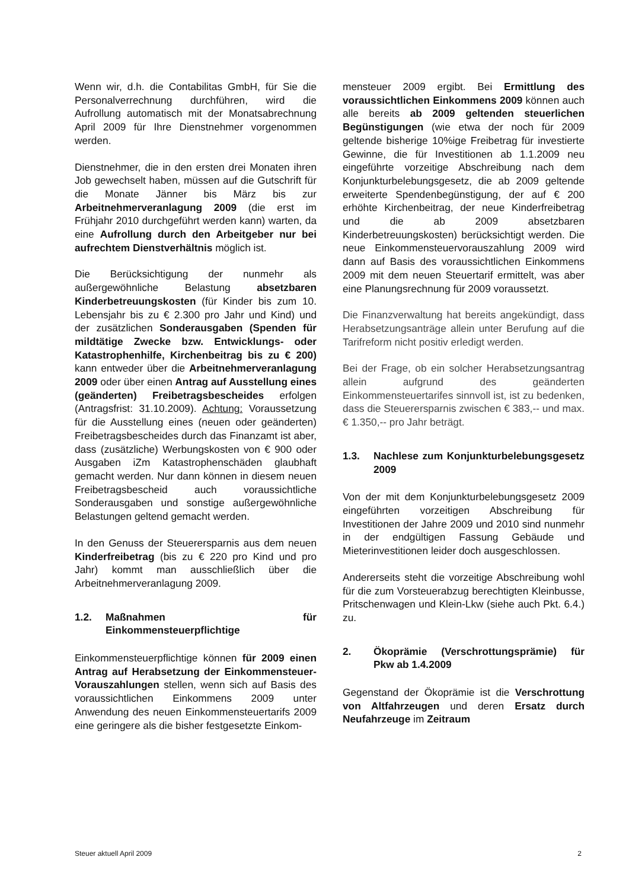Wenn wir, d.h. die Contabilitas GmbH, für Sie die Personalverrechnung durchführen, wird die Aufrollung automatisch mit der Monatsabrechnung April 2009 für Ihre Dienstnehmer vorgenommen werden.
Dienstnehmer, die in den ersten drei Monaten ihren Job gewechselt haben, müssen auf die Gutschrift für die Monate Jänner bis März bis zur Arbeitnehmerveranlagung 2009 (die erst im Frühjahr 2010 durchgeführt werden kann) warten, da eine Aufrollung durch den Arbeitgeber nur bei aufrechtem Dienstverhältnis möglich ist.
Die Berücksichtigung der nunmehr als außergewöhnliche Belastung absetzbaren Kinderbetreuungskosten (für Kinder bis zum 10. Lebensjahr bis zu € 2.300 pro Jahr und Kind) und der zusätzlichen Sonderausgaben (Spenden für mildtätige Zwecke bzw. Entwicklungs- oder Katastrophenhilfe, Kirchenbeitrag bis zu € 200) kann entweder über die Arbeitnehmerveranlagung 2009 oder über einen Antrag auf Ausstellung eines (geänderten) Freibetragsbescheides erfolgen (Antragsfrist: 31.10.2009). Achtung: Voraussetzung für die Ausstellung eines (neuen oder geänderten) Freibetragsbescheides durch das Finanzamt ist aber, dass (zusätzliche) Werbungskosten von € 900 oder Ausgaben iZm Katastrophenschäden glaubhaft gemacht werden. Nur dann können in diesem neuen Freibetragsbescheid auch voraussichtliche Sonderausgaben und sonstige außergewöhnliche Belastungen geltend gemacht werden.
In den Genuss der Steuerersparnis aus dem neuen Kinderfreibetrag (bis zu € 220 pro Kind und pro Jahr) kommt man ausschließlich über die Arbeitnehmerveranlagung 2009.
1.2. Maßnahmen für Einkommensteuerpflichtige
Einkommensteuerpflichtige können für 2009 einen Antrag auf Herabsetzung der Einkommensteuer-Vorauszahlungen stellen, wenn sich auf Basis des voraussichtlichen Einkommens 2009 unter Anwendung des neuen Einkommensteuertarifs 2009 eine geringere als die bisher festgesetzte Einkom-
mensteuer 2009 ergibt. Bei Ermittlung des voraussichtlichen Einkommens 2009 können auch alle bereits ab 2009 geltenden steuerlichen Begünstigungen (wie etwa der noch für 2009 geltende bisherige 10%ige Freibetrag für investierte Gewinne, die für Investitionen ab 1.1.2009 neu eingeführte vorzeitige Abschreibung nach dem Konjunkturbelebungsgesetz, die ab 2009 geltende erweiterte Spendenbegünstigung, der auf € 200 erhöhte Kirchenbeitrag, der neue Kinderfreibetrag und die ab 2009 absetzbaren Kinderbetreuungskosten) berücksichtigt werden. Die neue Einkommensteuervorauszahlung 2009 wird dann auf Basis des voraussichtlichen Einkommens 2009 mit dem neuen Steuertarif ermittelt, was aber eine Planungsrechnung für 2009 voraussetzt.
Die Finanzverwaltung hat bereits angekündigt, dass Herabsetzungsanträge allein unter Berufung auf die Tarifreform nicht positiv erledigt werden.
Bei der Frage, ob ein solcher Herabsetzungsantrag allein aufgrund des geänderten Einkommensteuertarifes sinnvoll ist, ist zu bedenken, dass die Steuerersparnis zwischen € 383,-- und max. € 1.350,-- pro Jahr beträgt.
1.3. Nachlese zum Konjunkturbelebungsgesetz 2009
Von der mit dem Konjunkturbelebungsgesetz 2009 eingeführten vorzeitigen Abschreibung für Investitionen der Jahre 2009 und 2010 sind nunmehr in der endgültigen Fassung Gebäude und Mieterinvestitionen leider doch ausgeschlossen.
Andererseits steht die vorzeitige Abschreibung wohl für die zum Vorsteuerabzug berechtigten Kleinbusse, Pritschenwagen und Klein-Lkw (siehe auch Pkt. 6.4.) zu.
2. Ökoprämie (Verschrottungsprämie) für Pkw ab 1.4.2009
Gegenstand der Ökoprämie ist die Verschrottung von Altfahrzeugen und deren Ersatz durch Neufahrzeuge im Zeitraum
Steuer aktuell April 2009 2